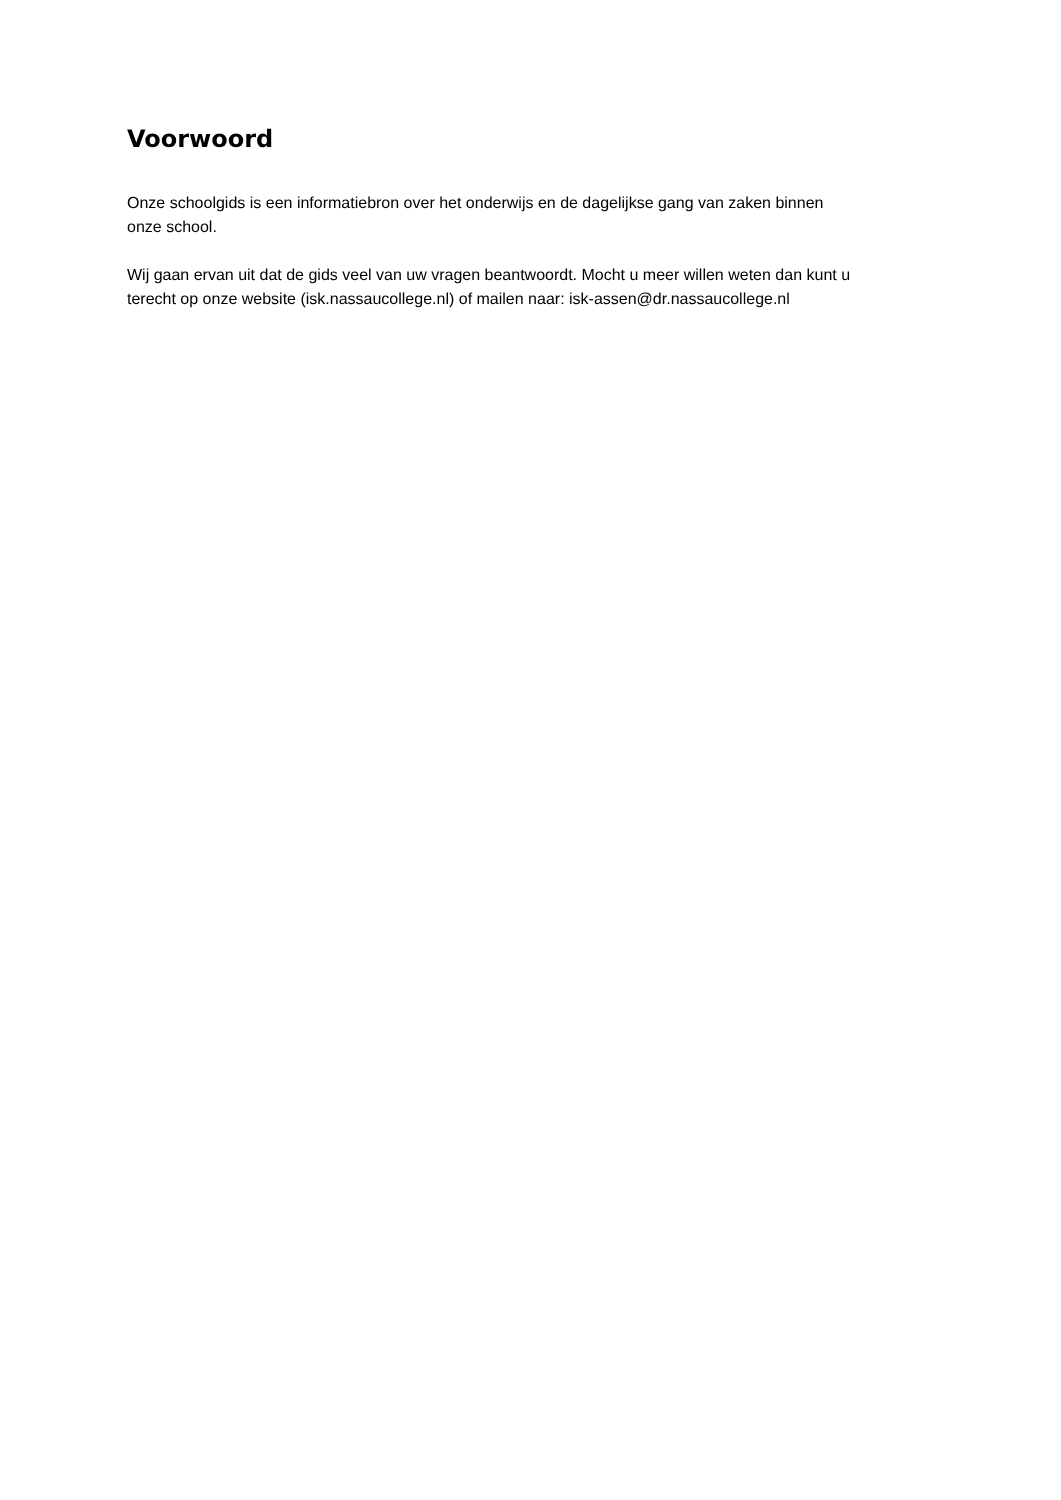Voorwoord
Onze schoolgids is een informatiebron over het onderwijs en de dagelijkse gang van zaken binnen
onze school.
Wij gaan ervan uit dat de gids veel van uw vragen beantwoordt. Mocht u meer willen weten dan kunt u
terecht op onze website (isk.nassaucollege.nl) of mailen naar: isk-assen@dr.nassaucollege.nl